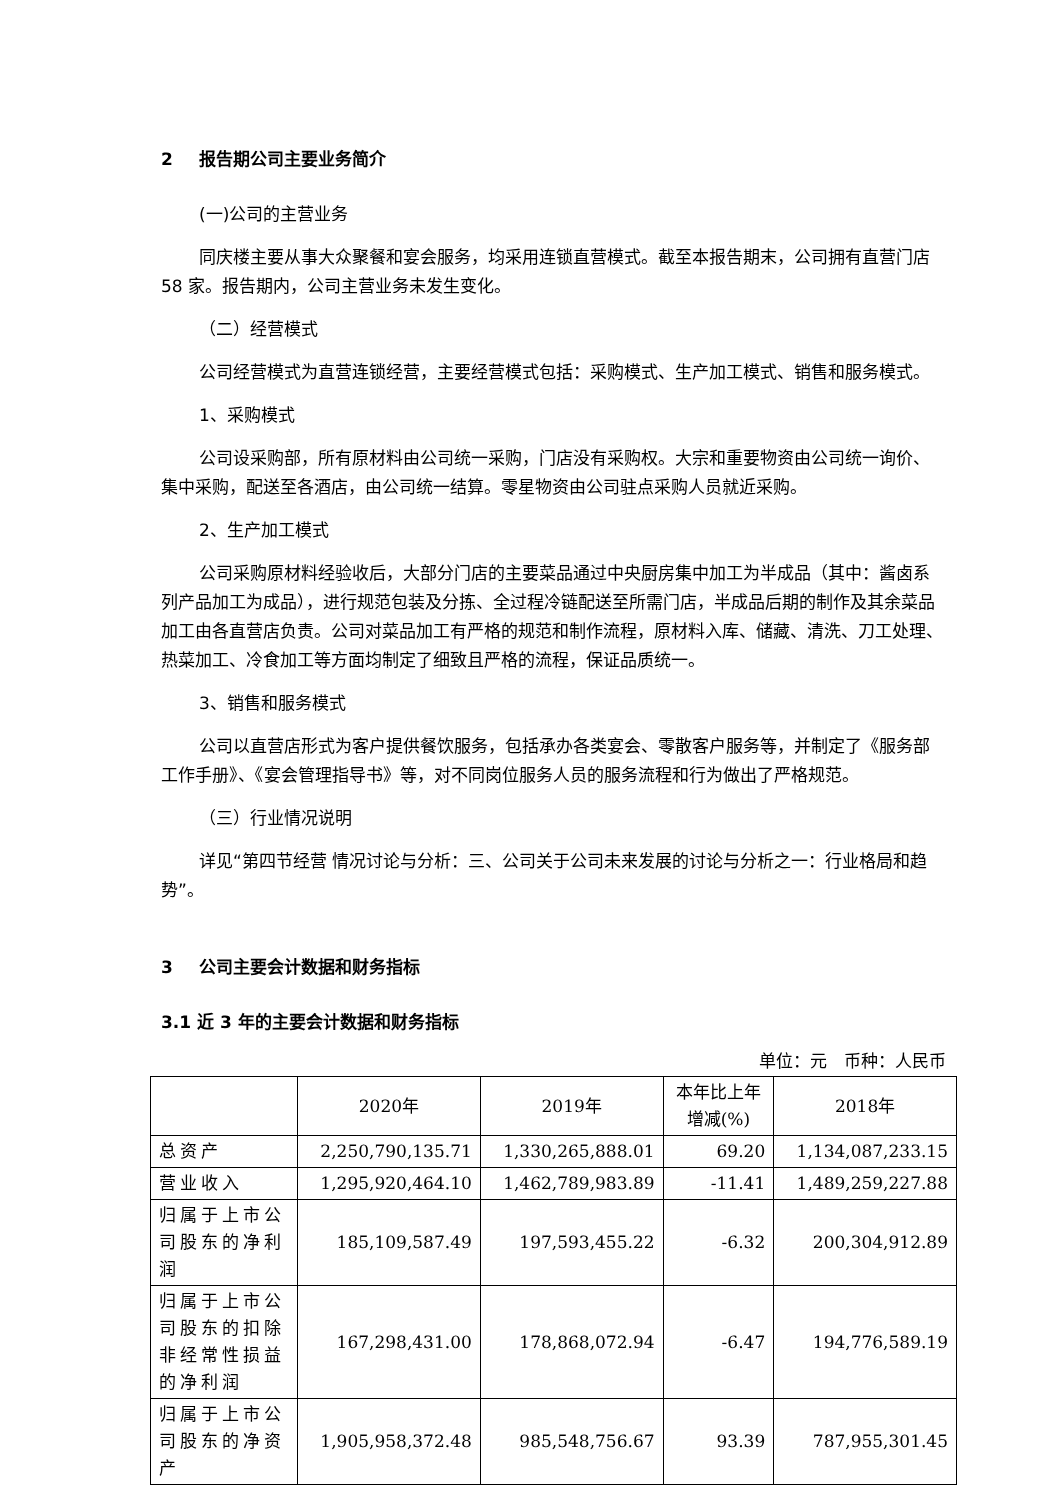2 报告期公司主要业务简介
(一)公司的主营业务
同庆楼主要从事大众聚餐和宴会服务，均采用连锁直营模式。截至本报告期末，公司拥有直营门店 58 家。报告期内，公司主营业务未发生变化。
（二）经营模式
公司经营模式为直营连锁经营，主要经营模式包括：采购模式、生产加工模式、销售和服务模式。
1、采购模式
公司设采购部，所有原材料由公司统一采购，门店没有采购权。大宗和重要物资由公司统一询价、集中采购，配送至各酒店，由公司统一结算。零星物资由公司驻点采购人员就近采购。
2、生产加工模式
公司采购原材料经验收后，大部分门店的主要菜品通过中央厨房集中加工为半成品（其中：酱卤系列产品加工为成品），进行规范包装及分拣、全过程冷链配送至所需门店，半成品后期的制作及其余菜品加工由各直营店负责。公司对菜品加工有严格的规范和制作流程，原材料入库、储藏、清洗、刀工处理、热菜加工、冷食加工等方面均制定了细致且严格的流程，保证品质统一。
3、销售和服务模式
公司以直营店形式为客户提供餐饮服务，包括承办各类宴会、零散客户服务等，并制定了《服务部工作手册》、《宴会管理指导书》等，对不同岗位服务人员的服务流程和行为做出了严格规范。
（三）行业情况说明
详见“第四节经营 情况讨论与分析：三、公司关于公司未来发展的讨论与分析之一：行业格局和趋势”。
3 公司主要会计数据和财务指标
3.1 近 3 年的主要会计数据和财务指标
单位：元　币种：人民币
| | 2020年 | 2019年 | 本年比上年 增减(%) | 2018年 |
| --- | --- | --- | --- | --- |
| 总资产 | 2,250,790,135.71 | 1,330,265,888.01 | 69.20 | 1,134,087,233.15 |
| 营业收入 | 1,295,920,464.10 | 1,462,789,983.89 | -11.41 | 1,489,259,227.88 |
| 归属于上市公司股东的净利润 | 185,109,587.49 | 197,593,455.22 | -6.32 | 200,304,912.89 |
| 归属于上市公司股东的扣除非经常性损益的净利润 | 167,298,431.00 | 178,868,072.94 | -6.47 | 194,776,589.19 |
| 归属于上市公司股东的净资产 | 1,905,958,372.48 | 985,548,756.67 | 93.39 | 787,955,301.45 |